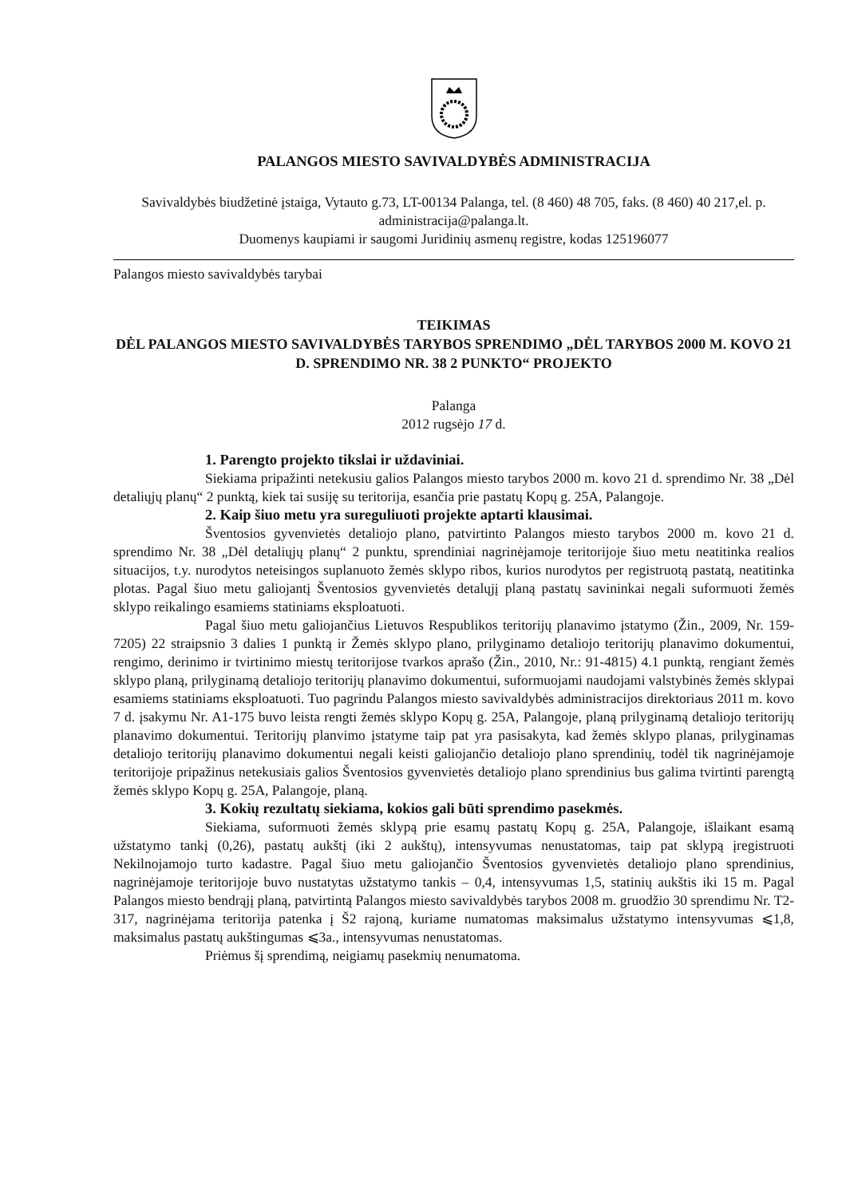PALANGOS MIESTO SAVIVALDYBĖS ADMINISTRACIJA
Savivaldybės biudžetinė įstaiga, Vytauto g.73, LT-00134 Palanga, tel. (8 460) 48 705, faks. (8 460) 40 217,el. p. administracija@palanga.lt.
Duomenys kaupiami ir saugomi Juridinių asmenų registre, kodas 125196077
Palangos miesto savivaldybės tarybai
TEIKIMAS
DĖL PALANGOS MIESTO SAVIVALDYBĖS TARYBOS SPRENDIMO „DĖL TARYBOS 2000 M. KOVO 21 D. SPRENDIMO NR. 38 2 PUNKTO“ PROJEKTO
Palanga
2012 rugsėjo 17 d.
1. Parengto projekto tikslai ir uždaviniai.
Siekiama pripažinti netekusiu galios Palangos miesto tarybos 2000 m. kovo 21 d. sprendimo Nr. 38 „Dėl detaliųjų planų“ 2 punktą, kiek tai susiję su teritorija, esančia prie pastatų Kopų g. 25A, Palangoje.
2. Kaip šiuo metu yra sureguliuoti projekte aptarti klausimai.
Šventosios gyvenvietės detaliojo plano, patvirtinto Palangos miesto tarybos 2000 m. kovo 21 d. sprendimo Nr. 38 „Dėl detaliųjų planų“ 2 punktu, sprendiniai nagrinėjamoje teritorijoje šiuo metu neatitinka realios situacijos, t.y. nurodytos neteisingos suplanuoto žemės sklypo ribos, kurios nurodytos per registruotą pastatą, neatitinka plotas. Pagal šiuo metu galiojantį Šventosios gyvenvietės detalųjį planą pastatų savininkai negali suformuoti žemės sklypo reikalingo esamiems statiniams eksploatuoti.
Pagal šiuo metu galiojančius Lietuvos Respublikos teritorijų planavimo įstatymo (Žin., 2009, Nr. 159-7205) 22 straipsnio 3 dalies 1 punktą ir Žemės sklypo plano, prilyginamo detaliojo teritorijų planavimo dokumentui, rengimo, derinimo ir tvirtinimo miestų teritorijose tvarkos aprašo (Žin., 2010, Nr.: 91-4815) 4.1 punktą, rengiant žemės sklypo planą, prilyginamą detaliojo teritorijų planavimo dokumentui, suformuojami naudojami valstybinės žemės sklypai esamiems statiniams eksploatuoti. Tuo pagrindu Palangos miesto savivaldybės administracijos direktoriaus 2011 m. kovo 7 d. įsakymu Nr. A1-175 buvo leista rengti žemės sklypo Kopų g. 25A, Palangoje, planą prilyginamą detaliojo teritorijų planavimo dokumentui. Teritorijų planvimo įstatyme taip pat yra pasisakyta, kad žemės sklypo planas, prilyginamas detaliojo teritorijų planavimo dokumentui negali keisti galiojančio detaliojo plano sprendinių, todėl tik nagrinėjamoje teritorijoje pripažinus netekusiais galios Šventosios gyvenvietės detaliojo plano sprendinius bus galima tvirtinti parengtą žemės sklypo Kopų g. 25A, Palangoje, planą.
3. Kokių rezultatų siekiama, kokios gali būti sprendimo pasekmės.
Siekiama, suformuoti žemės sklypą prie esamų pastatų Kopų g. 25A, Palangoje, išlaikant esamą užstatymo tankį (0,26), pastatų aukštį (iki 2 aukštų), intensyvumas nenustatomas, taip pat sklypą įregistruoti Nekilnojamojo turto kadastre. Pagal šiuo metu galiojančio Šventosios gyvenvietės detaliojo plano sprendinius, nagrinėjamoje teritorijoje buvo nustatytas užstatymo tankis – 0,4, intensyvumas 1,5, statinių aukštis iki 15 m. Pagal Palangos miesto bendrąjį planą, patvirtintą Palangos miesto savivaldybės tarybos 2008 m. gruodžio 30 sprendimu Nr. T2-317, nagrinėjama teritorija patenka į Š2 rajoną, kuriame numatomas maksimalus užstatymo intensyvumas ⩽1,8, maksimalus pastatų aukštingumas ⩽3a., intensyvumas nenustatomas.
Priėmus šį sprendimą, neigiamų pasekmių nenumatoma.